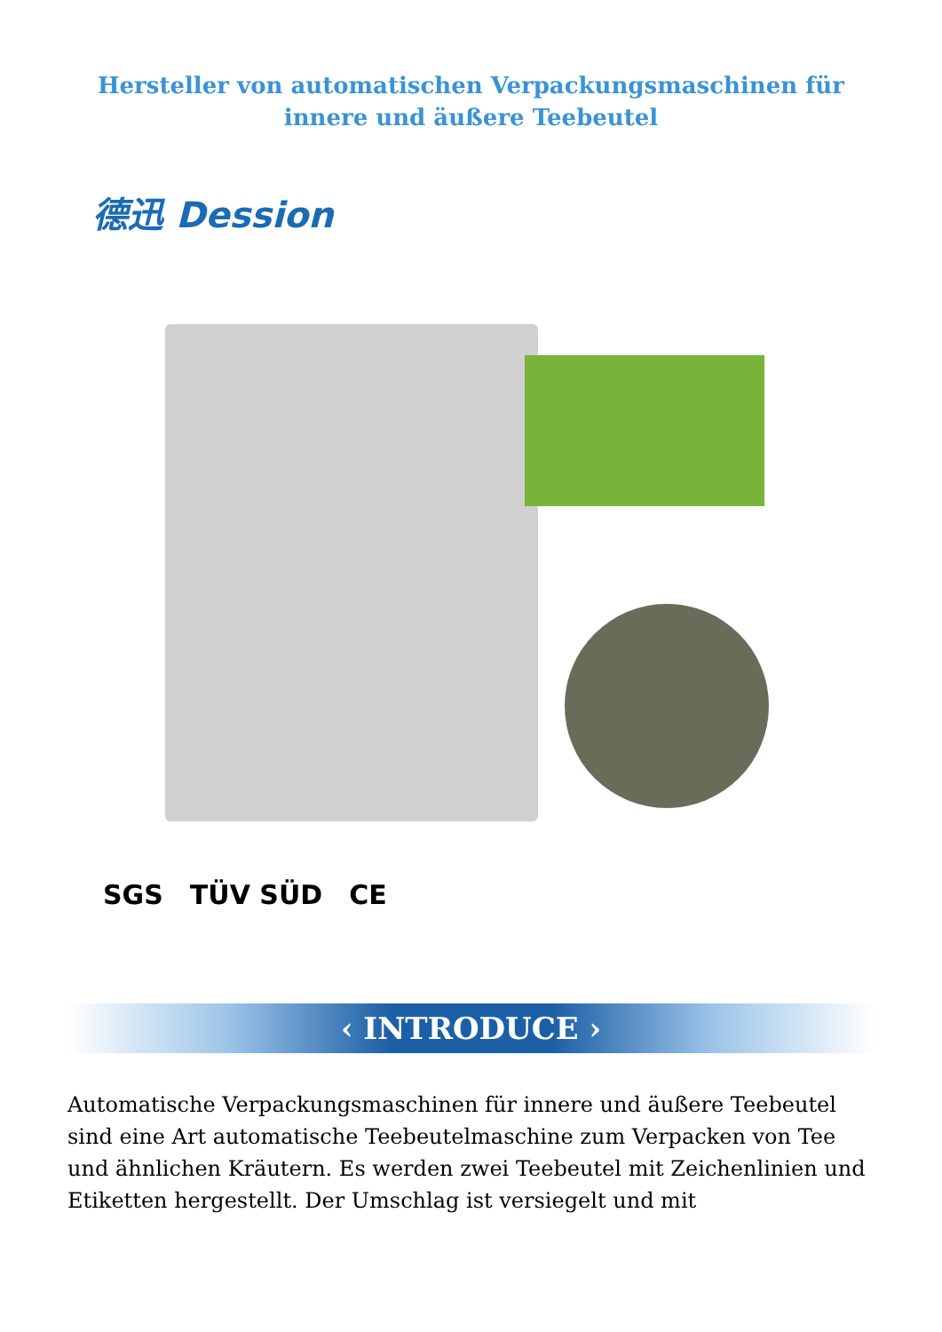Hersteller von automatischen Verpackungsmaschinen für innere und äußere Teebeutel
德迅 Dession
SGS TÜV SÜD CE
‹ INTRODUCE ›
Automatische Verpackungsmaschinen für innere und äußere Teebeutel sind eine Art automatische Teebeutelmaschine zum Verpacken von Tee und ähnlichen Kräutern. Es werden zwei Teebeutel mit Zeichenlinien und Etiketten hergestellt. Der Umschlag ist versiegelt und mit